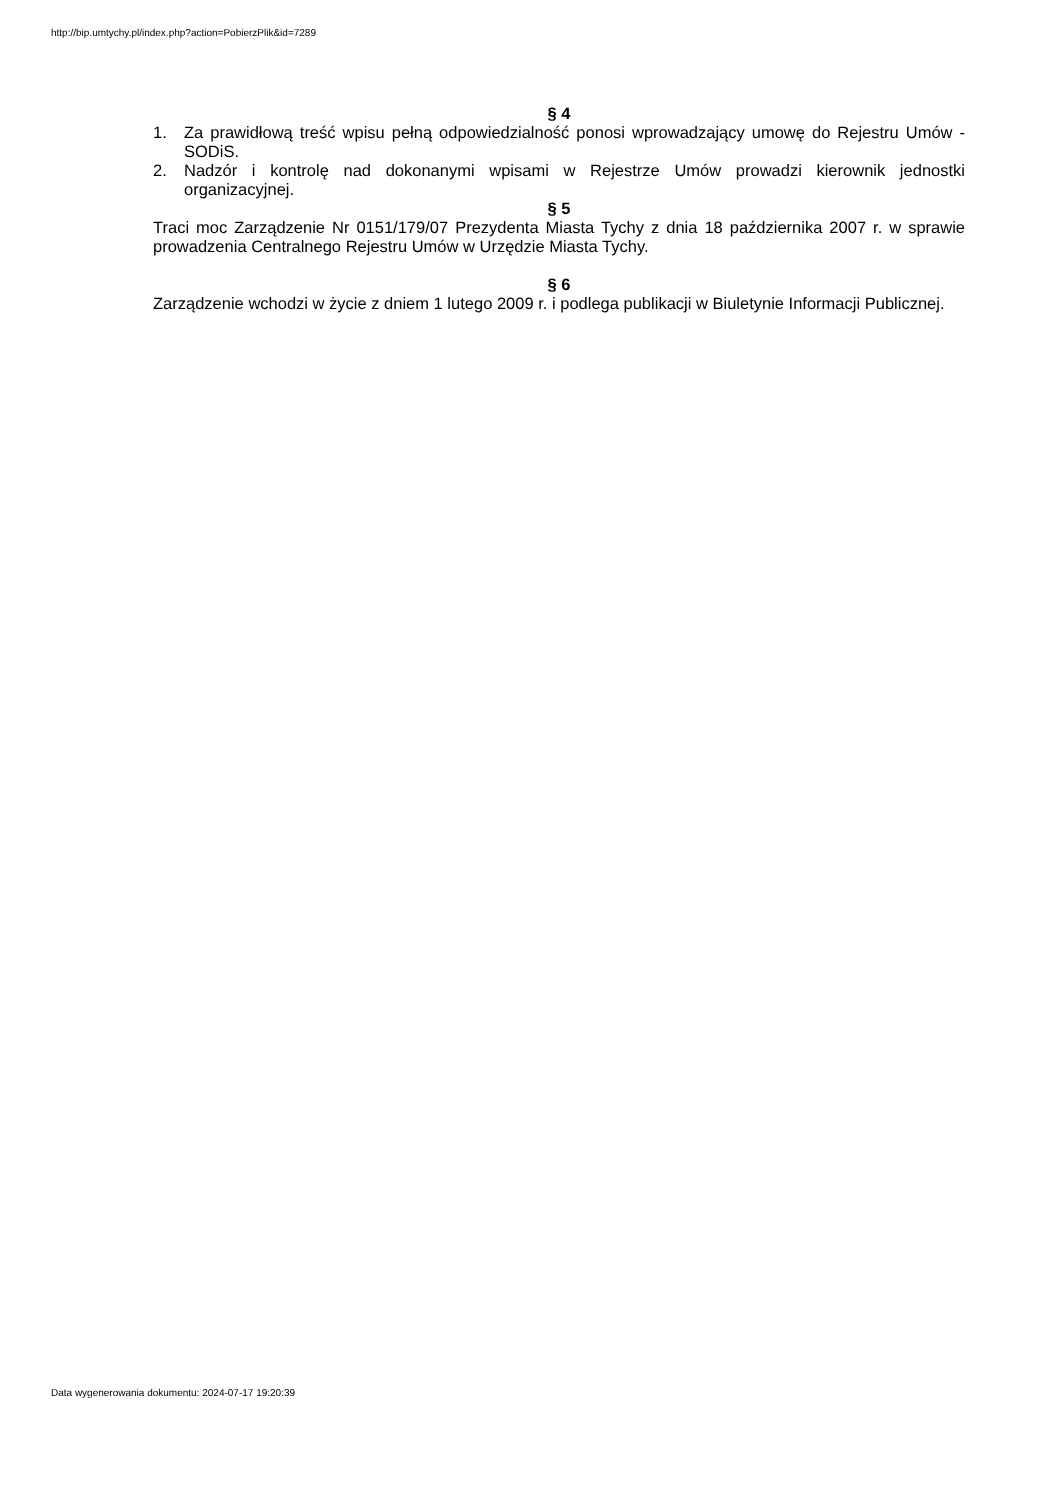http://bip.umtychy.pl/index.php?action=PobierzPlik&id=7289
§ 4
1. Za prawidłową treść wpisu pełną odpowiedzialność ponosi wprowadzający umowę do Rejestru Umów - SODiS.
2. Nadzór i kontrolę nad dokonanymi wpisami w Rejestrze Umów prowadzi kierownik jednostki organizacyjnej.
§ 5
Traci moc Zarządzenie Nr 0151/179/07 Prezydenta Miasta Tychy z dnia 18 października 2007 r. w sprawie prowadzenia Centralnego Rejestru Umów w Urzędzie Miasta Tychy.
§ 6
Zarządzenie wchodzi w życie z dniem 1 lutego 2009 r. i podlega publikacji w Biuletynie Informacji Publicznej.
Data wygenerowania dokumentu: 2024-07-17 19:20:39